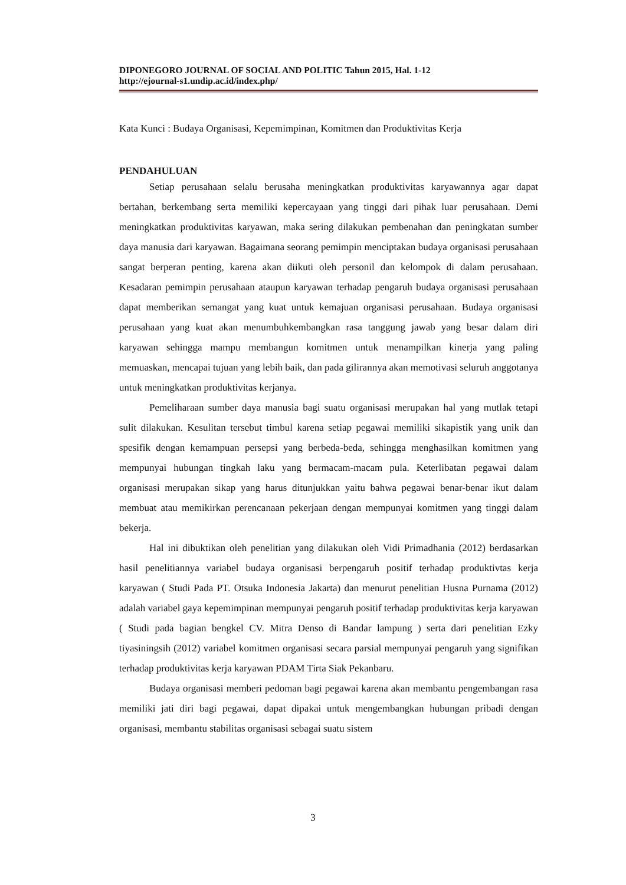DIPONEGORO JOURNAL OF SOCIAL AND POLITIC Tahun 2015, Hal. 1-12
http://ejournal-s1.undip.ac.id/index.php/
Kata Kunci : Budaya Organisasi, Kepemimpinan, Komitmen dan Produktivitas Kerja
PENDAHULUAN
Setiap perusahaan selalu berusaha meningkatkan produktivitas karyawannya agar dapat bertahan, berkembang serta memiliki kepercayaan yang tinggi dari pihak luar perusahaan. Demi meningkatkan produktivitas karyawan, maka sering dilakukan pembenahan dan peningkatan sumber daya manusia dari karyawan. Bagaimana seorang pemimpin menciptakan budaya organisasi perusahaan sangat berperan penting, karena akan diikuti oleh personil dan kelompok di dalam perusahaan. Kesadaran pemimpin perusahaan ataupun karyawan terhadap pengaruh budaya organisasi perusahaan dapat memberikan semangat yang kuat untuk kemajuan organisasi perusahaan. Budaya organisasi perusahaan yang kuat akan menumbuhkembangkan rasa tanggung jawab yang besar dalam diri karyawan sehingga mampu membangun komitmen untuk menampilkan kinerja yang paling memuaskan, mencapai tujuan yang lebih baik, dan pada gilirannya akan memotivasi seluruh anggotanya untuk meningkatkan produktivitas kerjanya.
Pemeliharaan sumber daya manusia bagi suatu organisasi merupakan hal yang mutlak tetapi sulit dilakukan. Kesulitan tersebut timbul karena setiap pegawai memiliki sikapistik yang unik dan spesifik dengan kemampuan persepsi yang berbeda-beda, sehingga menghasilkan komitmen yang mempunyai hubungan tingkah laku yang bermacam-macam pula. Keterlibatan pegawai dalam organisasi merupakan sikap yang harus ditunjukkan yaitu bahwa pegawai benar-benar ikut dalam membuat atau memikirkan perencanaan pekerjaan dengan mempunyai komitmen yang tinggi dalam bekerja.
Hal ini dibuktikan oleh penelitian yang dilakukan oleh Vidi Primadhania (2012) berdasarkan hasil penelitiannya variabel budaya organisasi berpengaruh positif terhadap produktivtas kerja karyawan ( Studi Pada PT. Otsuka Indonesia Jakarta) dan menurut penelitian Husna Purnama (2012) adalah variabel gaya kepemimpinan mempunyai pengaruh positif terhadap produktivitas kerja karyawan ( Studi pada bagian bengkel CV. Mitra Denso di Bandar lampung ) serta dari penelitian Ezky tiyasiningsih (2012) variabel komitmen organisasi secara parsial mempunyai pengaruh yang signifikan terhadap produktivitas kerja karyawan PDAM Tirta Siak Pekanbaru.
Budaya organisasi memberi pedoman bagi pegawai karena akan membantu pengembangan rasa memiliki jati diri bagi pegawai, dapat dipakai untuk mengembangkan hubungan pribadi dengan organisasi, membantu stabilitas organisasi sebagai suatu sistem
3